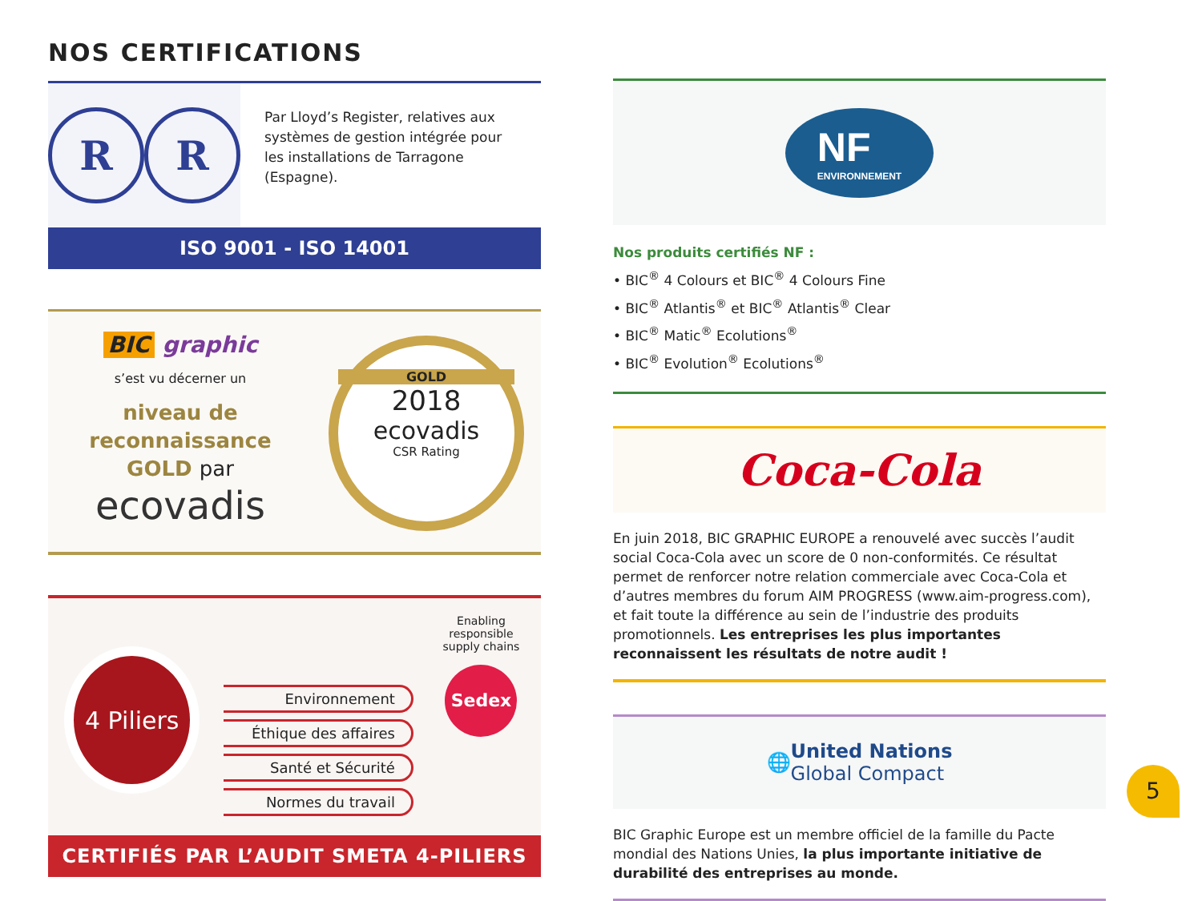NOS CERTIFICATIONS
R R
Par Lloyd’s Register, relatives aux systèmes de gestion intégrée pour les installations de Tarragone (Espagne).
ISO 9001 - ISO 14001
BIC graphic
s’est vu décerner un
niveau de
reconnaissance
GOLD par
ecovadis
GOLD
2018
ecovadis
CSR Rating
4 Piliers
Environnement
Éthique des affaires
Santé et Sécurité
Normes du travail
Enabling responsible supply chains
Sedex
CERTIFIÉS PAR L’AUDIT SMETA 4-PILIERS
NF
ENVIRONNEMENT
Nos produits certifiés NF :
• BIC<sup>®</sup> 4 Colours et BIC<sup>®</sup> 4 Colours Fine
• BIC<sup>®</sup> Atlantis<sup>®</sup> et BIC<sup>®</sup> Atlantis<sup>®</sup> Clear
• BIC<sup>®</sup> Matic<sup>®</sup> Ecolutions<sup>®</sup>
• BIC<sup>®</sup> Evolution<sup>®</sup> Ecolutions<sup>®</sup>
Coca-Cola
En juin 2018, BIC GRAPHIC EUROPE a renouvelé avec succès l’audit social Coca-Cola avec un score de 0 non-conformités. Ce résultat permet de renforcer notre relation commerciale avec Coca-Cola et d’autres membres du forum AIM PROGRESS (www.aim-progress.com), et fait toute la différence au sein de l’industrie des produits promotionnels. Les entreprises les plus importantes reconnaissent les résultats de notre audit !
🌐 United Nations
Global Compact
BIC Graphic Europe est un membre officiel de la famille du Pacte mondial des Nations Unies, la plus importante initiative de durabilité des entreprises au monde.
5